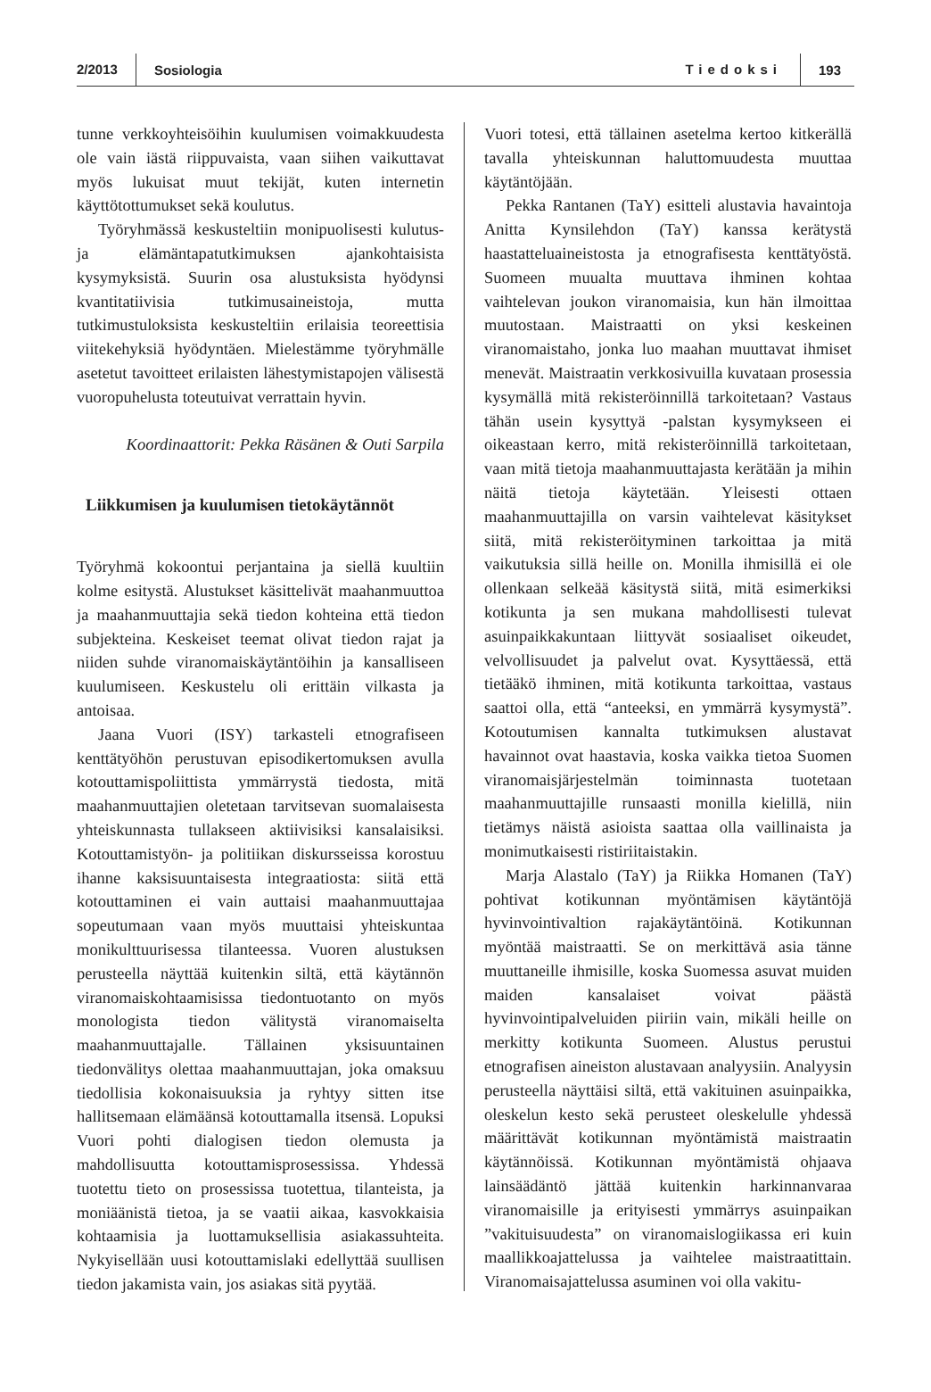2/2013 Sosiologia Tiedoksi 193
tunne verkkoyhteisöihin kuulumisen voimakkuudesta ole vain iästä riippuvaista, vaan siihen vaikuttavat myös lukuisat muut tekijät, kuten internetin käyttötottumukset sekä koulutus.
Työryhmässä keskusteltiin monipuolisesti kulutus- ja elämäntapatutkimuksen ajankohtaisista kysymyksistä. Suurin osa alustuksista hyödynsi kvantitatiivisia tutkimusaineistoja, mutta tutkimustuloksista keskusteltiin erilaisia teoreettisia viitekehyksiä hyödyntäen. Mielestämme työryhmälle asetetut tavoitteet erilaisten lähestymistapojen välisestä vuoropuhelusta toteutuivat verrattain hyvin.
Koordinaattorit: Pekka Räsänen & Outi Sarpila
Liikkumisen ja kuulumisen tietokäytännöt
Työryhmä kokoontui perjantaina ja siellä kuultiin kolme esitystä. Alustukset käsittelivät maahanmuuttoa ja maahanmuuttajia sekä tiedon kohteina että tiedon subjekteina. Keskeiset teemat olivat tiedon rajat ja niiden suhde viranomaiskäytäntöihin ja kansalliseen kuulumiseen. Keskustelu oli erittäin vilkasta ja antoisaa.
Jaana Vuori (ISY) tarkasteli etnografiseen kenttätyöhön perustuvan episodikertomuksen avulla kotouttamispoliittista ymmärrystä tiedosta, mitä maahanmuuttajien oletetaan tarvitsevan suomalaisesta yhteiskunnasta tullakseen aktiivisiksi kansalaisiksi. Kotouttamistyön- ja politiikan diskursseissa korostuu ihanne kaksisuuntaisesta integraatiosta: siitä että kotouttaminen ei vain auttaisi maahanmuuttajaa sopeutumaan vaan myös muuttaisi yhteiskuntaa monikulttuurisessa tilanteessa. Vuoren alustuksen perusteella näyttää kuitenkin siltä, että käytännön viranomaiskohtaamisissa tiedontuotanto on myös monologista tiedon välitystä viranomaiselta maahanmuuttajalle. Tällainen yksisuuntainen tiedonvälitys olettaa maahanmuuttajan, joka omaksuu tiedollisia kokonaisuuksia ja ryhtyy sitten itse hallitsemaan elämäänsä kotouttamalla itsensä. Lopuksi Vuori pohti dialogisen tiedon olemusta ja mahdollisuutta kotouttamisprosessissa. Yhdessä tuotettu tieto on prosessissa tuotettua, tilanteista, ja moniäänistä tietoa, ja se vaatii aikaa, kasvokkaisia kohtaamisia ja luottamuksellisia asiakassuhteita. Nykyisellään uusi kotouttamislaki edellyttää suullisen tiedon jakamista vain, jos asiakas sitä pyytää.
Vuori totesi, että tällainen asetelma kertoo kitkerällä tavalla yhteiskunnan haluttomuudesta muuttaa käytäntöjään.
Pekka Rantanen (TaY) esitteli alustavia havaintoja Anitta Kynsilehdon (TaY) kanssa kerätystä haastatteluaineistosta ja etnografisesta kenttätyöstä. Suomeen muualta muuttava ihminen kohtaa vaihtelevan joukon viranomaisia, kun hän ilmoittaa muutostaan. Maistraatti on yksi keskeinen viranomaistaho, jonka luo maahan muuttavat ihmiset menevät. Maistraatin verkkosivuilla kuvataan prosessia kysymällä mitä rekisteröinnillä tarkoitetaan? Vastaus tähän usein kysyttyä -palstan kysymykseen ei oikeastaan kerro, mitä rekisteröinnillä tarkoitetaan, vaan mitä tietoja maahanmuuttajasta kerätään ja mihin näitä tietoja käytetään. Yleisesti ottaen maahanmuuttajilla on varsin vaihtelevat käsitykset siitä, mitä rekisteröityminen tarkoittaa ja mitä vaikutuksia sillä heille on. Monilla ihmisillä ei ole ollenkaan selkeää käsitystä siitä, mitä esimerkiksi kotikunta ja sen mukana mahdollisesti tulevat asuinpaikkakuntaan liittyvät sosiaaliset oikeudet, velvollisuudet ja palvelut ovat. Kysyttäessä, että tietääkö ihminen, mitä kotikunta tarkoittaa, vastaus saattoi olla, että “anteeksi, en ymmärrä kysymystä”. Kotoutumisen kannalta tutkimuksen alustavat havainnot ovat haastavia, koska vaikka tietoa Suomen viranomaisjärjestelmän toiminnasta tuotetaan maahanmuuttajille runsaasti monilla kielillä, niin tietämys näistä asioista saattaa olla vaillinaista ja monimutkaisesti ristiriitaistakin.
Marja Alastalo (TaY) ja Riikka Homanen (TaY) pohtivat kotikunnan myöntämisen käytäntöjä hyvinvointivaltion rajakäytäntöinä. Kotikunnan myöntää maistraatti. Se on merkittävä asia tänne muuttaneille ihmisille, koska Suomessa asuvat muiden maiden kansalaiset voivat päästä hyvinvointipalveluiden piiriin vain, mikäli heille on merkitty kotikunta Suomeen. Alustus perustui etnografisen aineiston alustavaan analyysiin. Analyysin perusteella näyttäisi siltä, että vakituinen asuinpaikka, oleskelun kesto sekä perusteet oleskelulle yhdessä määrittävät kotikunnan myöntämistä maistraatin käytännöissä. Kotikunnan myöntämistä ohjaava lainsäädäntö jättää kuitenkin harkinnanvaraa viranomaisille ja erityisesti ymmärrys asuinpaikan ”vakituisuudesta” on viranomaislogiikassa eri kuin maallikkoajattelussa ja vaihtelee maistraatittain. Viranomaisajattelussa asuminen voi olla vakitu-